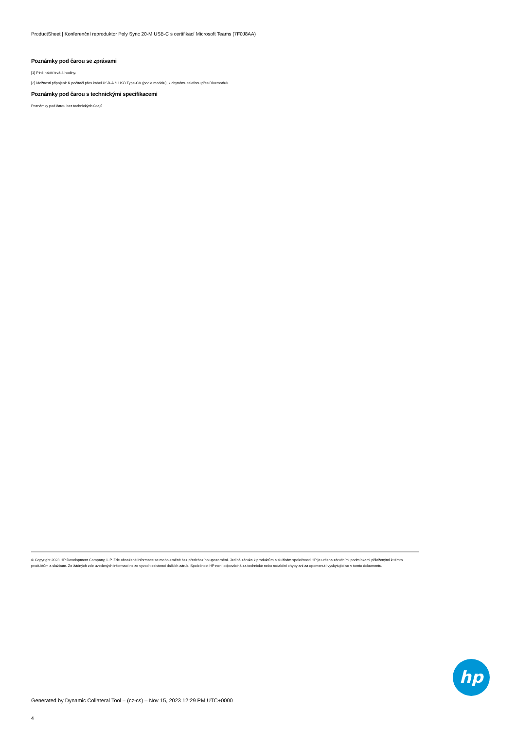ProductSheet | Konferenční reproduktor Poly Sync 20-M USB-C s certifikací Microsoft Teams (7F0J8AA)
Poznámky pod čarou se zprávami
[1] Plné nabití trvá 4 hodiny.
[2] Možnosti připojení: K počítači přes kabel USB-A či USB Type-C® (podle modelu), k chytrému telefonu přes Bluetooth®.
Poznámky pod čarou s technickými specifikacemi
Poznámky pod čarou bez technických údajů
© Copyright 2023 HP Development Company, L.P. Zde obsažené informace se mohou měnit bez předchozího upozornění. Jediná záruka k produktům a službám společnosti HP je určena záručními podmínkami přiloženými k těmto produktům a službám. Ze žádných zde uvedených informací nelze vyvodit existenci dalších záruk. Společnost HP není odpovědná za technické nebo redakční chyby ani za opomenutí vyskytující se v tomto dokumentu.
hp
Generated by Dynamic Collateral Tool – (cz-cs) – Nov 15, 2023 12:29 PM UTC+0000
4